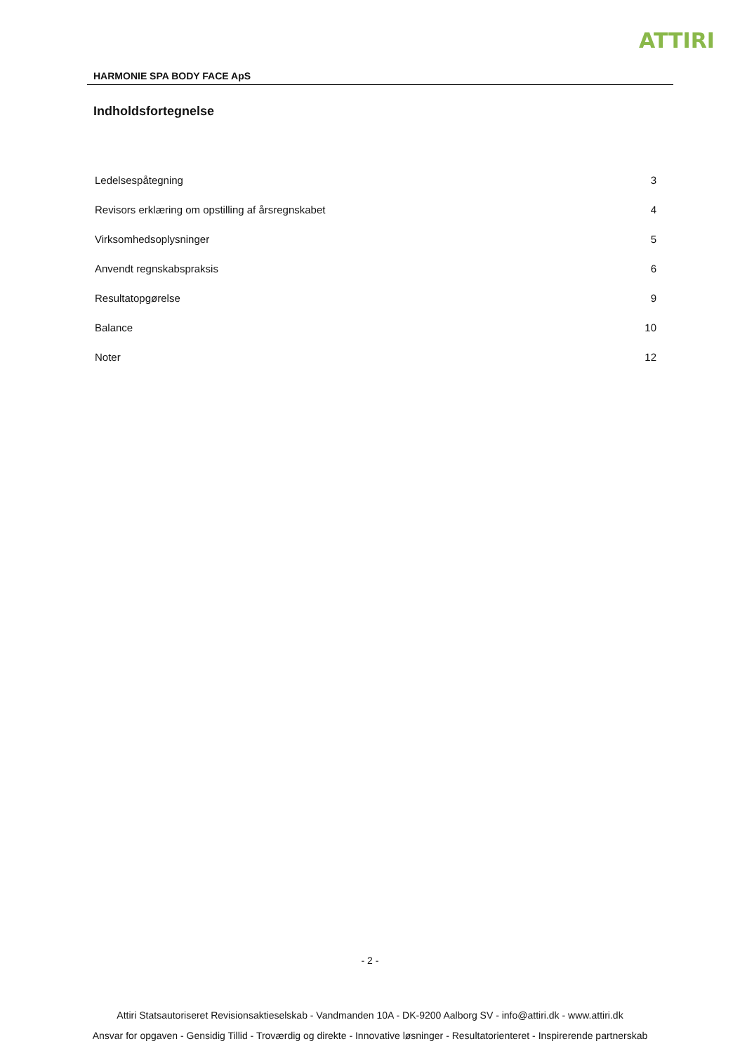ATTIRI
HARMONIE SPA BODY FACE ApS
Indholdsfortegnelse
Ledelsespåtegning 3
Revisors erklæring om opstilling af årsregnskabet 4
Virksomhedsoplysninger 5
Anvendt regnskabspraksis 6
Resultatopgørelse 9
Balance 10
Noter 12
- 2 -
Attiri Statsautoriseret Revisionsaktieselskab - Vandmanden 10A - DK-9200 Aalborg SV - info@attiri.dk - www.attiri.dk
Ansvar for opgaven - Gensidig Tillid - Troværdig og direkte - Innovative løsninger - Resultatorienteret - Inspirerende partnerskab